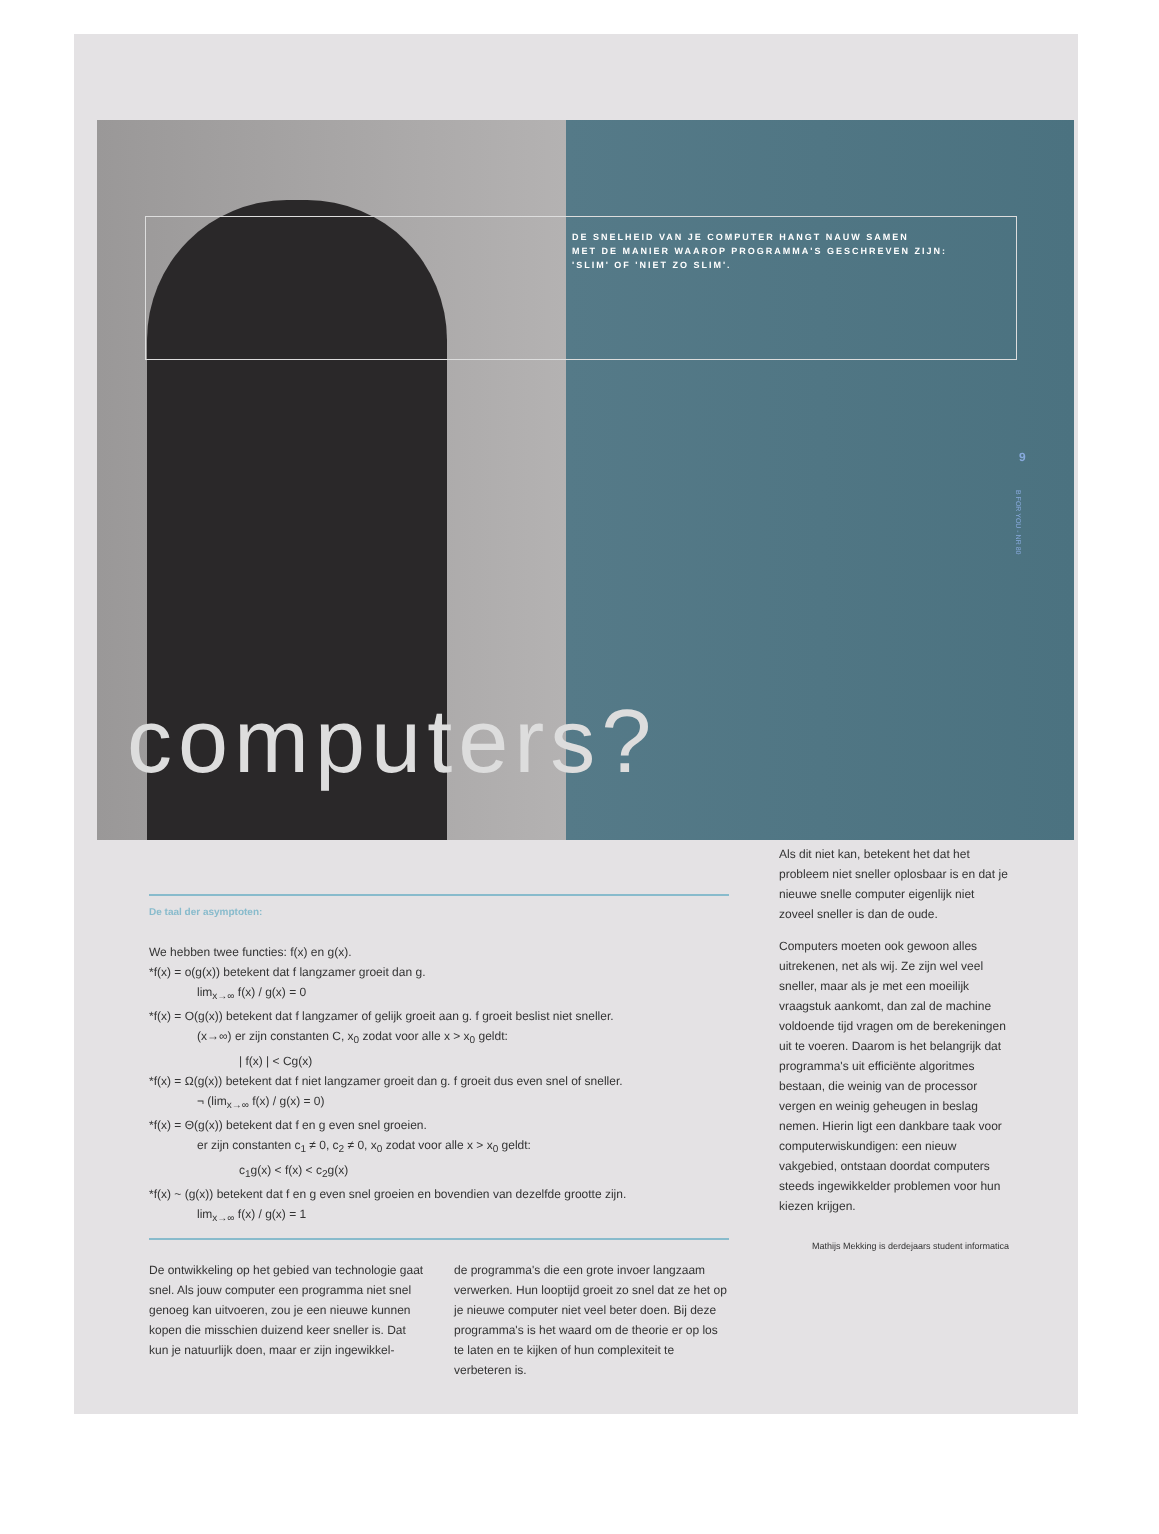DE SNELHEID VAN JE COMPUTER HANGT NAUW SAMEN
MET DE MANIER WAAROP PROGRAMMA'S GESCHREVEN ZIJN:
'SLIM' OF 'NIET ZO SLIM'.
9
B FOR YOU - NR 80
computers?
De taal der asymptoten:
We hebben twee functies: f(x) en g(x).
*f(x) = o(g(x)) betekent dat f langzamer groeit dan g.
lim<sub>x→∞</sub> f(x) / g(x) = 0
*f(x) = O(g(x)) betekent dat f langzamer of gelijk groeit aan g. f groeit beslist niet sneller.
(x→∞) er zijn constanten C, x<sub>0</sub> zodat voor alle x > x<sub>0</sub> geldt:
| f(x) | < Cg(x)
*f(x) = Ω(g(x)) betekent dat f niet langzamer groeit dan g. f groeit dus even snel of sneller.
¬ (lim<sub>x→∞</sub> f(x) / g(x) = 0)
*f(x) = Θ(g(x)) betekent dat f en g even snel groeien.
er zijn constanten c<sub>1</sub> ≠ 0, c<sub>2</sub> ≠ 0, x<sub>0</sub> zodat voor alle x > x<sub>0</sub> geldt:
c<sub>1</sub>g(x) < f(x) < c<sub>2</sub>g(x)
*f(x) ~ (g(x)) betekent dat f en g even snel groeien en bovendien van dezelfde grootte zijn.
lim<sub>x→∞</sub> f(x) / g(x) = 1
De ontwikkeling op het gebied van technologie gaat snel. Als jouw computer een programma niet snel genoeg kan uitvoeren, zou je een nieuwe kunnen kopen die misschien duizend keer sneller is. Dat kun je natuurlijk doen, maar er zijn ingewikkel-
de programma's die een grote invoer langzaam verwerken. Hun looptijd groeit zo snel dat ze het op je nieuwe computer niet veel beter doen. Bij deze programma's is het waard om de theorie er op los te laten en te kijken of hun complexiteit te verbeteren is.
Als dit niet kan, betekent het dat het probleem niet sneller oplosbaar is en dat je nieuwe snelle computer eigenlijk niet zoveel sneller is dan de oude.
Computers moeten ook gewoon alles uitrekenen, net als wij. Ze zijn wel veel sneller, maar als je met een moeilijk vraagstuk aankomt, dan zal de machine voldoende tijd vragen om de berekeningen uit te voeren. Daarom is het belangrijk dat programma's uit efficiënte algoritmes bestaan, die weinig van de processor vergen en weinig geheugen in beslag nemen. Hierin ligt een dankbare taak voor computerwiskundigen: een nieuw vakgebied, ontstaan doordat computers steeds ingewikkelder problemen voor hun kiezen krijgen.
Mathijs Mekking is derdejaars student informatica